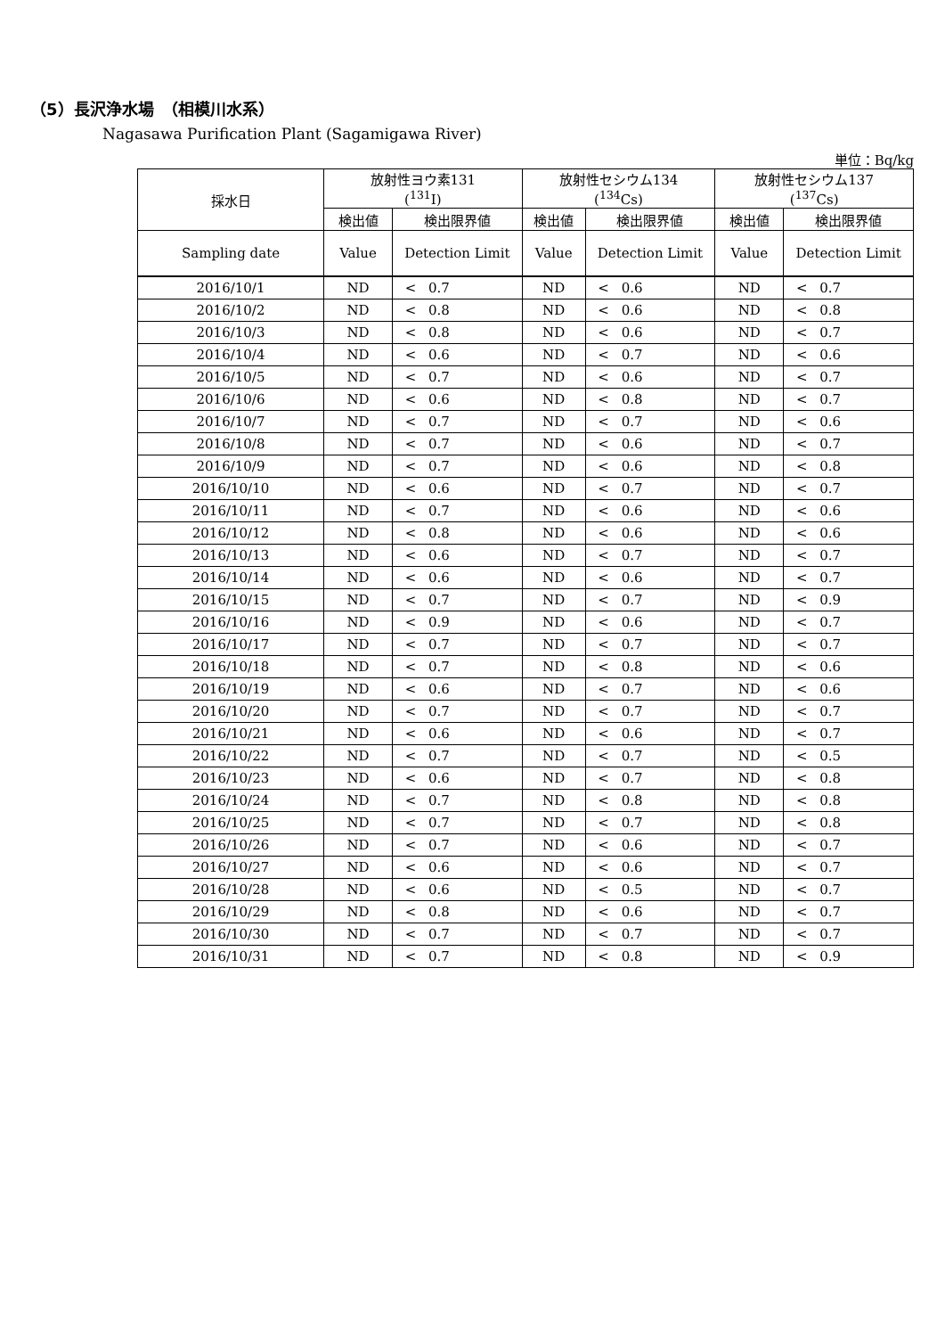（5）長沢浄水場　（相模川水系）
Nagasawa Purification Plant (Sagamigawa River)
単位：Bq/kg
| 採水日 | 放射性ヨウ素131 (<sup>131</sup>I) | | | 放射性セシウム134 (<sup>134</sup>Cs) | | | 放射性セシウム137 (<sup>137</sup>Cs) | | |
| --- | --- | --- | --- | --- | --- | --- | --- | --- | --- |
| | 検出値 | 検出限界値 | | 検出値 | 検出限界値 | | 検出値 | 検出限界値 | |
| Sampling date | Value | Detection Limit | | Value | Detection Limit | | Value | Detection Limit | |
| 2016/10/1 | ND | < | 0.7 | ND | < | 0.6 | ND | < | 0.7 |
| 2016/10/2 | ND | < | 0.8 | ND | < | 0.6 | ND | < | 0.8 |
| 2016/10/3 | ND | < | 0.8 | ND | < | 0.6 | ND | < | 0.7 |
| 2016/10/4 | ND | < | 0.6 | ND | < | 0.7 | ND | < | 0.6 |
| 2016/10/5 | ND | < | 0.7 | ND | < | 0.6 | ND | < | 0.7 |
| 2016/10/6 | ND | < | 0.6 | ND | < | 0.8 | ND | < | 0.7 |
| 2016/10/7 | ND | < | 0.7 | ND | < | 0.7 | ND | < | 0.6 |
| 2016/10/8 | ND | < | 0.7 | ND | < | 0.6 | ND | < | 0.7 |
| 2016/10/9 | ND | < | 0.7 | ND | < | 0.6 | ND | < | 0.8 |
| 2016/10/10 | ND | < | 0.6 | ND | < | 0.7 | ND | < | 0.7 |
| 2016/10/11 | ND | < | 0.7 | ND | < | 0.6 | ND | < | 0.6 |
| 2016/10/12 | ND | < | 0.8 | ND | < | 0.6 | ND | < | 0.6 |
| 2016/10/13 | ND | < | 0.6 | ND | < | 0.7 | ND | < | 0.7 |
| 2016/10/14 | ND | < | 0.6 | ND | < | 0.6 | ND | < | 0.7 |
| 2016/10/15 | ND | < | 0.7 | ND | < | 0.7 | ND | < | 0.9 |
| 2016/10/16 | ND | < | 0.9 | ND | < | 0.6 | ND | < | 0.7 |
| 2016/10/17 | ND | < | 0.7 | ND | < | 0.7 | ND | < | 0.7 |
| 2016/10/18 | ND | < | 0.7 | ND | < | 0.8 | ND | < | 0.6 |
| 2016/10/19 | ND | < | 0.6 | ND | < | 0.7 | ND | < | 0.6 |
| 2016/10/20 | ND | < | 0.7 | ND | < | 0.7 | ND | < | 0.7 |
| 2016/10/21 | ND | < | 0.6 | ND | < | 0.6 | ND | < | 0.7 |
| 2016/10/22 | ND | < | 0.7 | ND | < | 0.7 | ND | < | 0.5 |
| 2016/10/23 | ND | < | 0.6 | ND | < | 0.7 | ND | < | 0.8 |
| 2016/10/24 | ND | < | 0.7 | ND | < | 0.8 | ND | < | 0.8 |
| 2016/10/25 | ND | < | 0.7 | ND | < | 0.7 | ND | < | 0.8 |
| 2016/10/26 | ND | < | 0.7 | ND | < | 0.6 | ND | < | 0.7 |
| 2016/10/27 | ND | < | 0.6 | ND | < | 0.6 | ND | < | 0.7 |
| 2016/10/28 | ND | < | 0.6 | ND | < | 0.5 | ND | < | 0.7 |
| 2016/10/29 | ND | < | 0.8 | ND | < | 0.6 | ND | < | 0.7 |
| 2016/10/30 | ND | < | 0.7 | ND | < | 0.7 | ND | < | 0.7 |
| 2016/10/31 | ND | < | 0.7 | ND | < | 0.8 | ND | < | 0.9 |